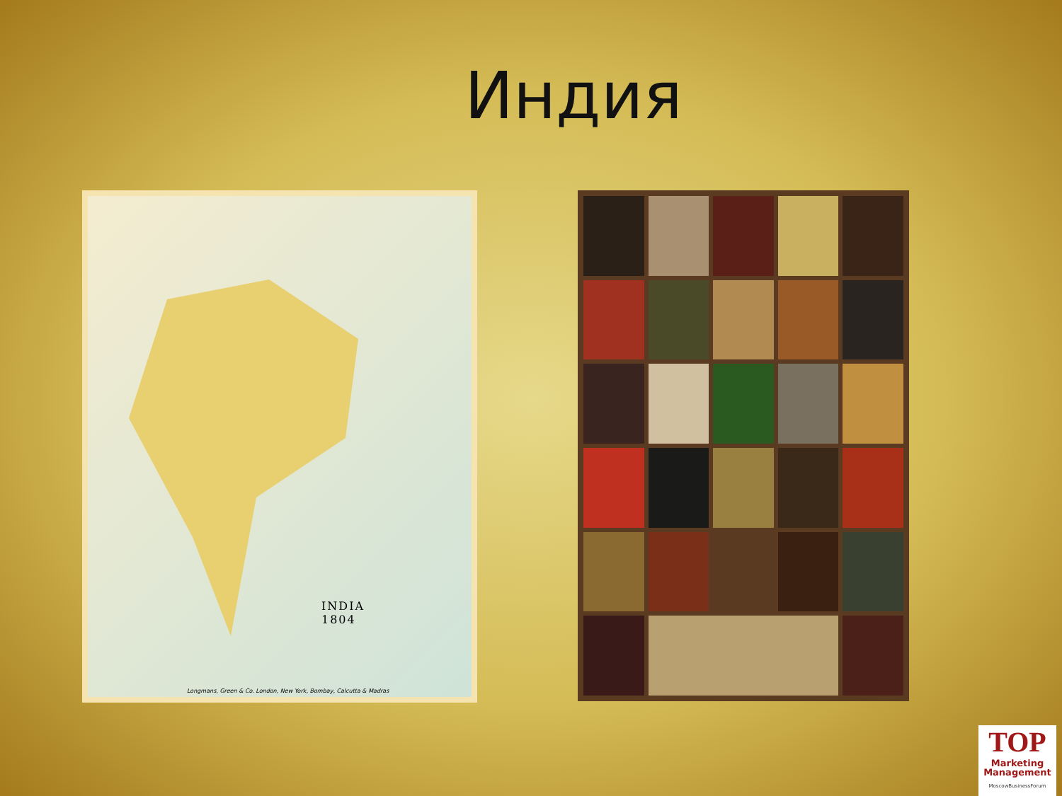Индия
INDIA
1804
Longmans, Green & Co. London, New York, Bombay, Calcutta & Madras
TOP
Marketing
Management
MoscowBusinessForum